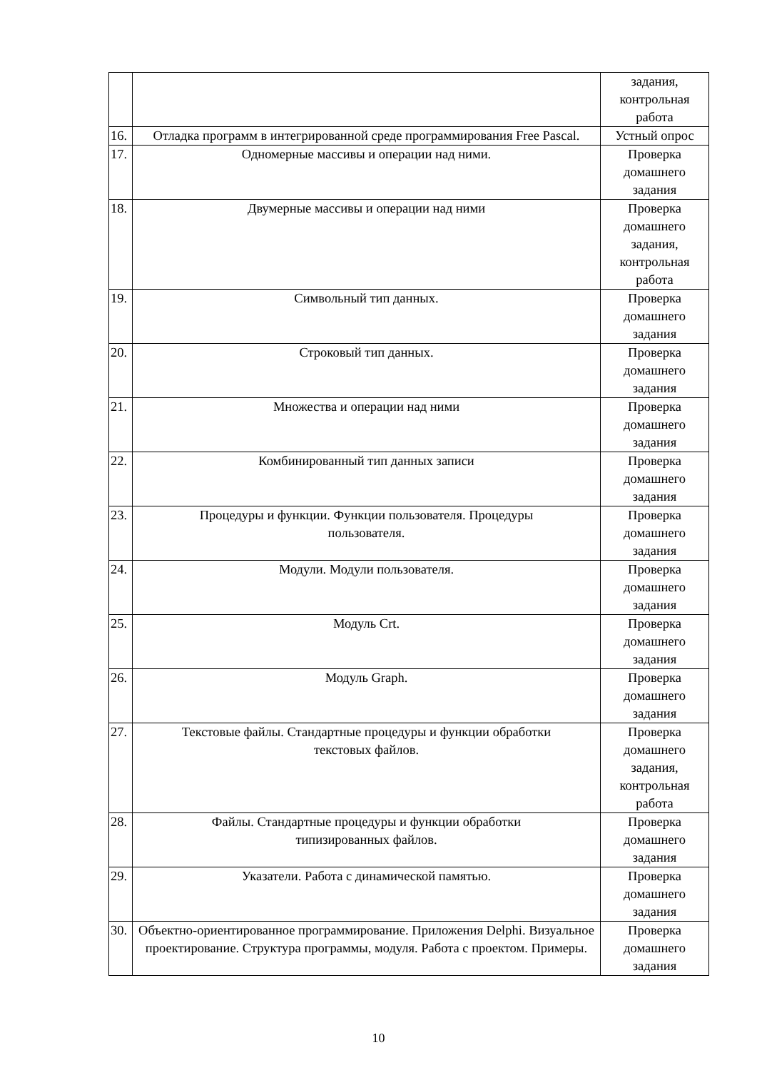| | | задания, контрольная работа |
| 16. | Отладка программ в интегрированной среде программирования Free Pascal. | Устный опрос |
| 17. | Одномерные массивы и операции над ними. | Проверка домашнего задания |
| 18. | Двумерные массивы и операции над ними | Проверка домашнего задания, контрольная работа |
| 19. | Символьный тип данных. | Проверка домашнего задания |
| 20. | Строковый тип данных. | Проверка домашнего задания |
| 21. | Множества и операции над ними | Проверка домашнего задания |
| 22. | Комбинированный тип данных записи | Проверка домашнего задания |
| 23. | Процедуры и функции. Функции пользователя. Процедуры пользователя. | Проверка домашнего задания |
| 24. | Модули. Модули пользователя. | Проверка домашнего задания |
| 25. | Модуль Crt. | Проверка домашнего задания |
| 26. | Модуль Graph. | Проверка домашнего задания |
| 27. | Текстовые файлы. Стандартные процедуры и функции обработки текстовых файлов. | Проверка домашнего задания, контрольная работа |
| 28. | Файлы. Стандартные процедуры и функции обработки типизированных файлов. | Проверка домашнего задания |
| 29. | Указатели. Работа с динамической памятью. | Проверка домашнего задания |
| 30. | Объектно-ориентированное программирование. Приложения Delphi. Визуальное проектирование. Структура программы, модуля. Работа с проектом. Примеры. | Проверка домашнего задания |
10